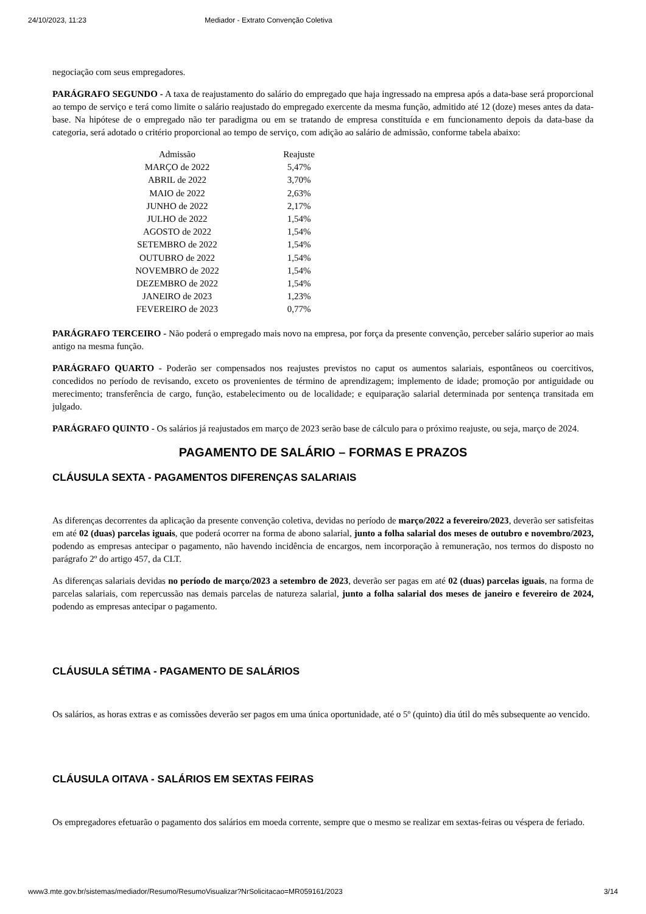24/10/2023, 11:23 Mediador - Extrato Convenção Coletiva
negociação com seus empregadores.
PARÁGRAFO SEGUNDO - A taxa de reajustamento do salário do empregado que haja ingressado na empresa após a data-base será proporcional ao tempo de serviço e terá como limite o salário reajustado do empregado exercente da mesma função, admitido até 12 (doze) meses antes da data-base. Na hipótese de o empregado não ter paradigma ou em se tratando de empresa constituída e em funcionamento depois da data-base da categoria, será adotado o critério proporcional ao tempo de serviço, com adição ao salário de admissão, conforme tabela abaixo:
| Admissão | Reajuste |
| --- | --- |
| MARÇO de 2022 | 5,47% |
| ABRIL de 2022 | 3,70% |
| MAIO de 2022 | 2,63% |
| JUNHO de 2022 | 2,17% |
| JULHO de 2022 | 1,54% |
| AGOSTO de 2022 | 1,54% |
| SETEMBRO de 2022 | 1,54% |
| OUTUBRO de 2022 | 1,54% |
| NOVEMBRO de 2022 | 1,54% |
| DEZEMBRO de 2022 | 1,54% |
| JANEIRO de 2023 | 1,23% |
| FEVEREIRO de 2023 | 0,77% |
PARÁGRAFO TERCEIRO - Não poderá o empregado mais novo na empresa, por força da presente convenção, perceber salário superior ao mais antigo na mesma função.
PARÁGRAFO QUARTO - Poderão ser compensados nos reajustes previstos no caput os aumentos salariais, espontâneos ou coercitivos, concedidos no período de revisando, exceto os provenientes de término de aprendizagem; implemento de idade; promoção por antiguidade ou merecimento; transferência de cargo, função, estabelecimento ou de localidade; e equiparação salarial determinada por sentença transitada em julgado.
PARÁGRAFO QUINTO - Os salários já reajustados em março de 2023 serão base de cálculo para o próximo reajuste, ou seja, março de 2024.
PAGAMENTO DE SALÁRIO – FORMAS E PRAZOS
CLÁUSULA SEXTA - PAGAMENTOS DIFERENÇAS SALARIAIS
As diferenças decorrentes da aplicação da presente convenção coletiva, devidas no período de março/2022 a fevereiro/2023, deverão ser satisfeitas em até 02 (duas) parcelas iguais, que poderá ocorrer na forma de abono salarial, junto a folha salarial dos meses de outubro e novembro/2023, podendo as empresas antecipar o pagamento, não havendo incidência de encargos, nem incorporação à remuneração, nos termos do disposto no parágrafo 2º do artigo 457, da CLT.
As diferenças salariais devidas no período de março/2023 a setembro de 2023, deverão ser pagas em até 02 (duas) parcelas iguais, na forma de parcelas salariais, com repercussão nas demais parcelas de natureza salarial, junto a folha salarial dos meses de janeiro e fevereiro de 2024, podendo as empresas antecipar o pagamento.
CLÁUSULA SÉTIMA - PAGAMENTO DE SALÁRIOS
Os salários, as horas extras e as comissões deverão ser pagos em uma única oportunidade, até o 5º (quinto) dia útil do mês subsequente ao vencido.
CLÁUSULA OITAVA - SALÁRIOS EM SEXTAS FEIRAS
Os empregadores efetuarão o pagamento dos salários em moeda corrente, sempre que o mesmo se realizar em sextas-feiras ou véspera de feriado.
www3.mte.gov.br/sistemas/mediador/Resumo/ResumoVisualizar?NrSolicitacao=MR059161/2023 3/14